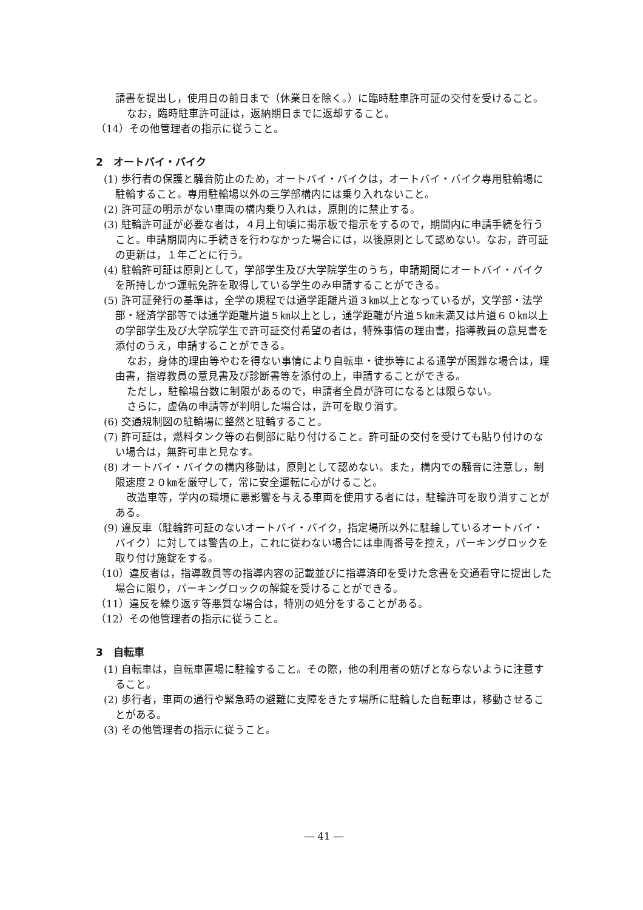請書を提出し，使用日の前日まで（休業日を除く。）に臨時駐車許可証の交付を受けること。
なお，臨時駐車許可証は，返納期日までに返却すること。
（14）その他管理者の指示に従うこと。
2　オートバイ・バイク
(1) 歩行者の保護と騒音防止のため，オートバイ・バイクは，オートバイ・バイク専用駐輪場に駐輪すること。専用駐輪場以外の三学部構内には乗り入れないこと。
(2) 許可証の明示がない車両の構内乗り入れは，原則的に禁止する。
(3) 駐輪許可証が必要な者は，４月上旬頃に掲示板で指示をするので，期間内に申請手続を行うこと。申請期間内に手続きを行わなかった場合には，以後原則として認めない。なお，許可証の更新は，１年ごとに行う。
(4) 駐輪許可証は原則として，学部学生及び大学院学生のうち，申請期間にオートバイ・バイクを所持しかつ運転免許を取得している学生のみ申請することができる。
(5) 許可証発行の基準は，全学の規程では通学距離片道３㎞以上となっているが，文学部・法学部・経済学部等では通学距離片道５㎞以上とし，通学距離が片道５㎞未満又は片道６０㎞以上の学部学生及び大学院学生で許可証交付希望の者は，特殊事情の理由書，指導教員の意見書を添付のうえ，申請することができる。
なお，身体的理由等やむを得ない事情により自転車・徒歩等による通学が困難な場合は，理由書，指導教員の意見書及び診断書等を添付の上，申請することができる。
ただし，駐輪場台数に制限があるので，申請者全員が許可になるとは限らない。
さらに，虚偽の申請等が判明した場合は，許可を取り消す。
(6) 交通規制図の駐輪場に整然と駐輪すること。
(7) 許可証は，燃料タンク等の右側部に貼り付けること。許可証の交付を受けても貼り付けのない場合は，無許可車と見なす。
(8) オートバイ・バイクの構内移動は，原則として認めない。また，構内での騒音に注意し，制限速度２０㎞を厳守して，常に安全運転に心がけること。
改造車等，学内の環境に悪影響を与える車両を使用する者には，駐輪許可を取り消すことがある。
(9) 違反車（駐輪許可証のないオートバイ・バイク，指定場所以外に駐輪しているオートバイ・バイク）に対しては警告の上，これに従わない場合には車両番号を控え，パーキングロックを取り付け施錠をする。
（10）違反者は，指導教員等の指導内容の記載並びに指導済印を受けた念書を交通看守に提出した場合に限り，パーキングロックの解錠を受けることができる。
（11）違反を繰り返す等悪質な場合は，特別の処分をすることがある。
（12）その他管理者の指示に従うこと。
3　自転車
(1) 自転車は，自転車置場に駐輪すること。その際，他の利用者の妨げとならないように注意すること。
(2) 歩行者，車両の通行や緊急時の避難に支障をきたす場所に駐輪した自転車は，移動させることがある。
(3) その他管理者の指示に従うこと。
― 41 ―